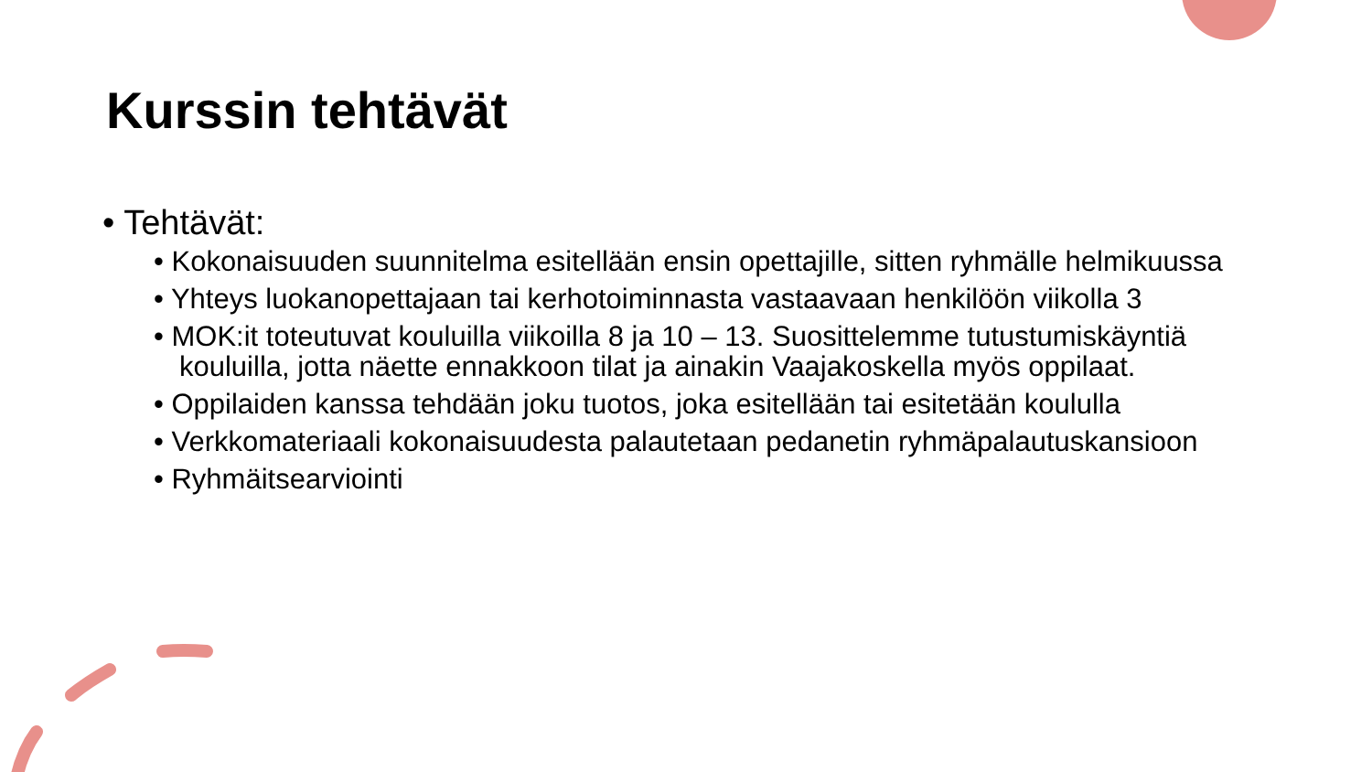Kurssin tehtävät
• Tehtävät:
• Kokonaisuuden suunnitelma esitellään ensin opettajille, sitten ryhmälle helmikuussa
• Yhteys luokanopettajaan tai kerhotoiminnasta vastaavaan henkilöön viikolla 3
• MOK:it toteutuvat kouluilla viikoilla 8 ja 10 – 13. Suosittelemme tutustumiskäyntiä kouluilla, jotta näette ennakkoon tilat ja ainakin Vaajakoskella myös oppilaat.
• Oppilaiden kanssa tehdään joku tuotos, joka esitellään tai esitetään koululla
• Verkkomateriaali kokonaisuudesta palautetaan pedanetin ryhmäpalautuskansioon
• Ryhmäitsearviointi